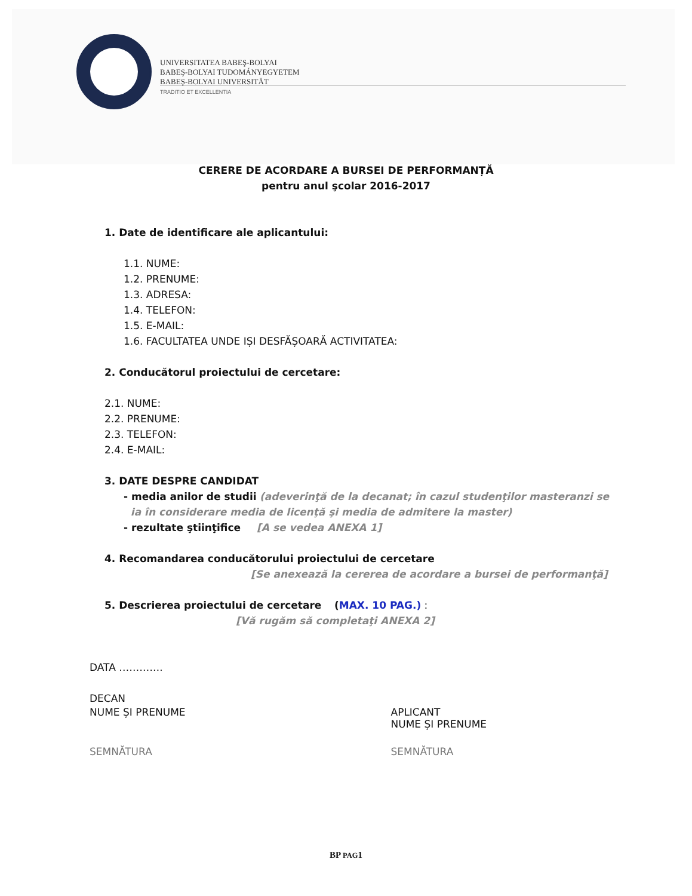UNIVERSITATEA BABEŞ-BOLYAI
BABEŞ-BOLYAI TUDOMÁNYEGYETEM
BABEŞ-BOLYAI UNIVERSITÄT
TRADITIO ET EXCELLENTIA
CERERE DE ACORDARE A BURSEI DE PERFORMANȚĂ
pentru anul şcolar 2016-2017
1. Date de identificare ale aplicantului:
1.1. NUME:
1.2. PRENUME:
1.3. ADRESA:
1.4. TELEFON:
1.5. E-MAIL:
1.6. FACULTATEA UNDE IȘI DESFĂȘOARĂ ACTIVITATEA:
2. Conducătorul proiectului de cercetare:
2.1. NUME:
2.2. PRENUME:
2.3. TELEFON:
2.4. E-MAIL:
3. DATE DESPRE CANDIDAT
- media anilor de studii (adeverinţă de la decanat; în cazul studenţilor masteranzi se
ia în considerare media de licenţă şi media de admitere la master)
- rezultate ştiinţifice [A se vedea ANEXA 1]
4. Recomandarea conducătorului proiectului de cercetare
[Se anexează la cererea de acordare a bursei de performanţă]
5. Descrierea proiectului de cercetare (MAX. 10 PAG.) :
[Vă rugăm să completaţi ANEXA 2]
DATA ………….
DECAN
NUME ȘI PRENUME APLICANT
NUME ȘI PRENUME
SEMNĂTURA SEMNĂTURA
BP PAG1